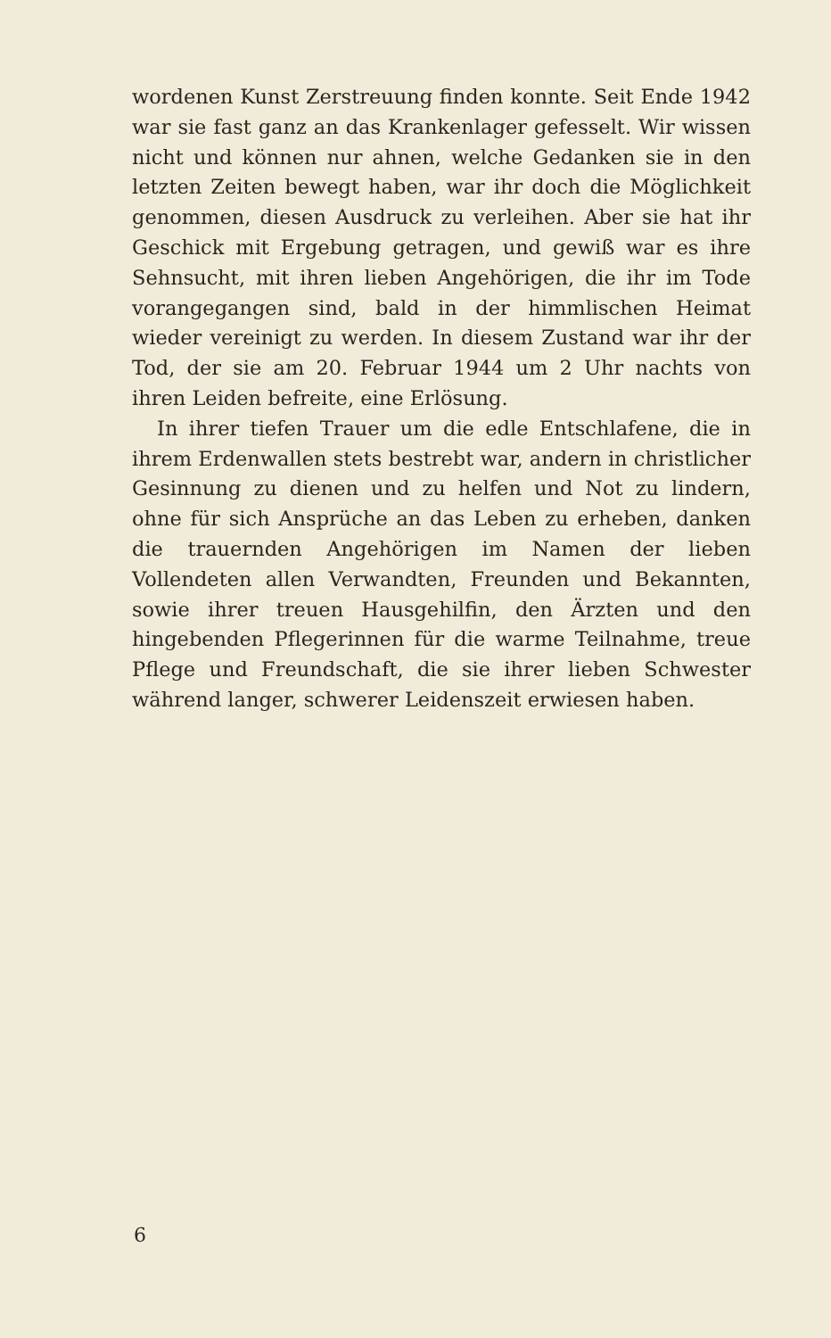wordenen Kunst Zerstreuung finden konnte. Seit Ende 1942 war sie fast ganz an das Krankenlager gefesselt. Wir wissen nicht und können nur ahnen, welche Gedanken sie in den letzten Zeiten bewegt haben, war ihr doch die Möglichkeit genommen, diesen Ausdruck zu verleihen. Aber sie hat ihr Geschick mit Ergebung getragen, und gewiß war es ihre Sehnsucht, mit ihren lieben Angehörigen, die ihr im Tode vorangegangen sind, bald in der himmlischen Heimat wieder vereinigt zu werden. In diesem Zustand war ihr der Tod, der sie am 20. Februar 1944 um 2 Uhr nachts von ihren Leiden befreite, eine Erlösung.
In ihrer tiefen Trauer um die edle Entschlafene, die in ihrem Erdenwallen stets bestrebt war, andern in christlicher Gesinnung zu dienen und zu helfen und Not zu lindern, ohne für sich Ansprüche an das Leben zu erheben, danken die trauernden Angehörigen im Namen der lieben Vollendeten allen Verwandten, Freunden und Bekannten, sowie ihrer treuen Hausgehilfin, den Ärzten und den hingebenden Pflegerinnen für die warme Teilnahme, treue Pflege und Freundschaft, die sie ihrer lieben Schwester während langer, schwerer Leidenszeit erwiesen haben.
6